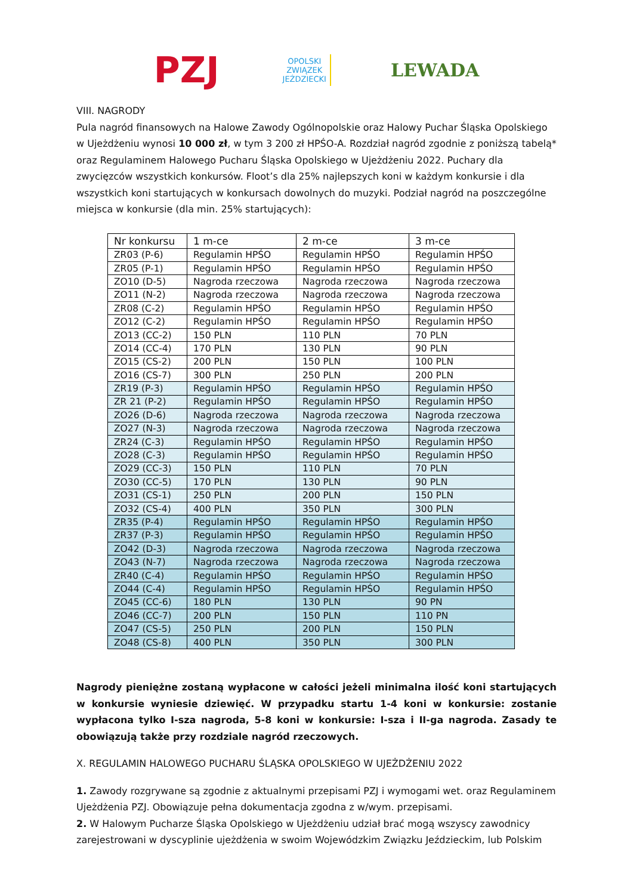PZJ
OPOLSKI
ZWIĄZEK
JEŹDZIECKI
LEWADA
VIII. NAGRODY
Pula nagród finansowych na Halowe Zawody Ogólnopolskie oraz Halowy Puchar Śląska Opolskiego w Ujeżdżeniu wynosi 10 000 zł, w tym 3 200 zł HPŚO-A. Rozdział nagród zgodnie z poniższą tabelą* oraz Regulaminem Halowego Pucharu Śląska Opolskiego w Ujeżdżeniu 2022. Puchary dla zwycięzców wszystkich konkursów. Floot’s dla 25% najlepszych koni w każdym konkursie i dla wszystkich koni startujących w konkursach dowolnych do muzyki. Podział nagród na poszczególne miejsca w konkursie (dla min. 25% startujących):
| Nr konkursu | 1 m-ce | 2 m-ce | 3 m-ce |
| --- | --- | --- | --- |
| ZR03 (P-6) | Regulamin HPŚO | Regulamin HPŚO | Regulamin HPŚO |
| ZR05 (P-1) | Regulamin HPŚO | Regulamin HPŚO | Regulamin HPŚO |
| ZO10 (D-5) | Nagroda rzeczowa | Nagroda rzeczowa | Nagroda rzeczowa |
| ZO11 (N-2) | Nagroda rzeczowa | Nagroda rzeczowa | Nagroda rzeczowa |
| ZR08 (C-2) | Regulamin HPŚO | Regulamin HPŚO | Regulamin HPŚO |
| ZO12 (C-2) | Regulamin HPŚO | Regulamin HPŚO | Regulamin HPŚO |
| ZO13 (CC-2) | 150 PLN | 110 PLN | 70 PLN |
| ZO14 (CC-4) | 170 PLN | 130 PLN | 90 PLN |
| ZO15 (CS-2) | 200 PLN | 150 PLN | 100 PLN |
| ZO16 (CS-7) | 300 PLN | 250 PLN | 200 PLN |
| ZR19 (P-3) | Regulamin HPŚO | Regulamin HPŚO | Regulamin HPŚO |
| ZR 21 (P-2) | Regulamin HPŚO | Regulamin HPŚO | Regulamin HPŚO |
| ZO26 (D-6) | Nagroda rzeczowa | Nagroda rzeczowa | Nagroda rzeczowa |
| ZO27 (N-3) | Nagroda rzeczowa | Nagroda rzeczowa | Nagroda rzeczowa |
| ZR24 (C-3) | Regulamin HPŚO | Regulamin HPŚO | Regulamin HPŚO |
| ZO28 (C-3) | Regulamin HPŚO | Regulamin HPŚO | Regulamin HPŚO |
| ZO29 (CC-3) | 150 PLN | 110 PLN | 70 PLN |
| ZO30 (CC-5) | 170 PLN | 130 PLN | 90 PLN |
| ZO31 (CS-1) | 250 PLN | 200 PLN | 150 PLN |
| ZO32 (CS-4) | 400 PLN | 350 PLN | 300 PLN |
| ZR35 (P-4) | Regulamin HPŚO | Regulamin HPŚO | Regulamin HPŚO |
| ZR37 (P-3) | Regulamin HPŚO | Regulamin HPŚO | Regulamin HPŚO |
| ZO42 (D-3) | Nagroda rzeczowa | Nagroda rzeczowa | Nagroda rzeczowa |
| ZO43 (N-7) | Nagroda rzeczowa | Nagroda rzeczowa | Nagroda rzeczowa |
| ZR40 (C-4) | Regulamin HPŚO | Regulamin HPŚO | Regulamin HPŚO |
| ZO44 (C-4) | Regulamin HPŚO | Regulamin HPŚO | Regulamin HPŚO |
| ZO45 (CC-6) | 180 PLN | 130 PLN | 90 PN |
| ZO46 (CC-7) | 200 PLN | 150 PLN | 110 PN |
| ZO47 (CS-5) | 250 PLN | 200 PLN | 150 PLN |
| ZO48 (CS-8) | 400 PLN | 350 PLN | 300 PLN |
Nagrody pieniężne zostaną wypłacone w całości jeżeli minimalna ilość koni startujących w konkursie wyniesie dziewięć. W przypadku startu 1-4 koni w konkursie: zostanie wypłacona tylko I-sza nagroda, 5-8 koni w konkursie: I-sza i II-ga nagroda. Zasady te obowiązują także przy rozdziale nagród rzeczowych.
X. REGULAMIN HALOWEGO PUCHARU ŚLĄSKA OPOLSKIEGO W UJEŻDŻENIU 2022
1. Zawody rozgrywane są zgodnie z aktualnymi przepisami PZJ i wymogami wet. oraz Regulaminem Ujeżdżenia PZJ. Obowiązuje pełna dokumentacja zgodna z w/wym. przepisami.
2. W Halowym Pucharze Śląska Opolskiego w Ujeżdżeniu udział brać mogą wszyscy zawodnicy zarejestrowani w dyscyplinie ujeżdżenia w swoim Wojewódzkim Związku Jeździeckim, lub Polskim